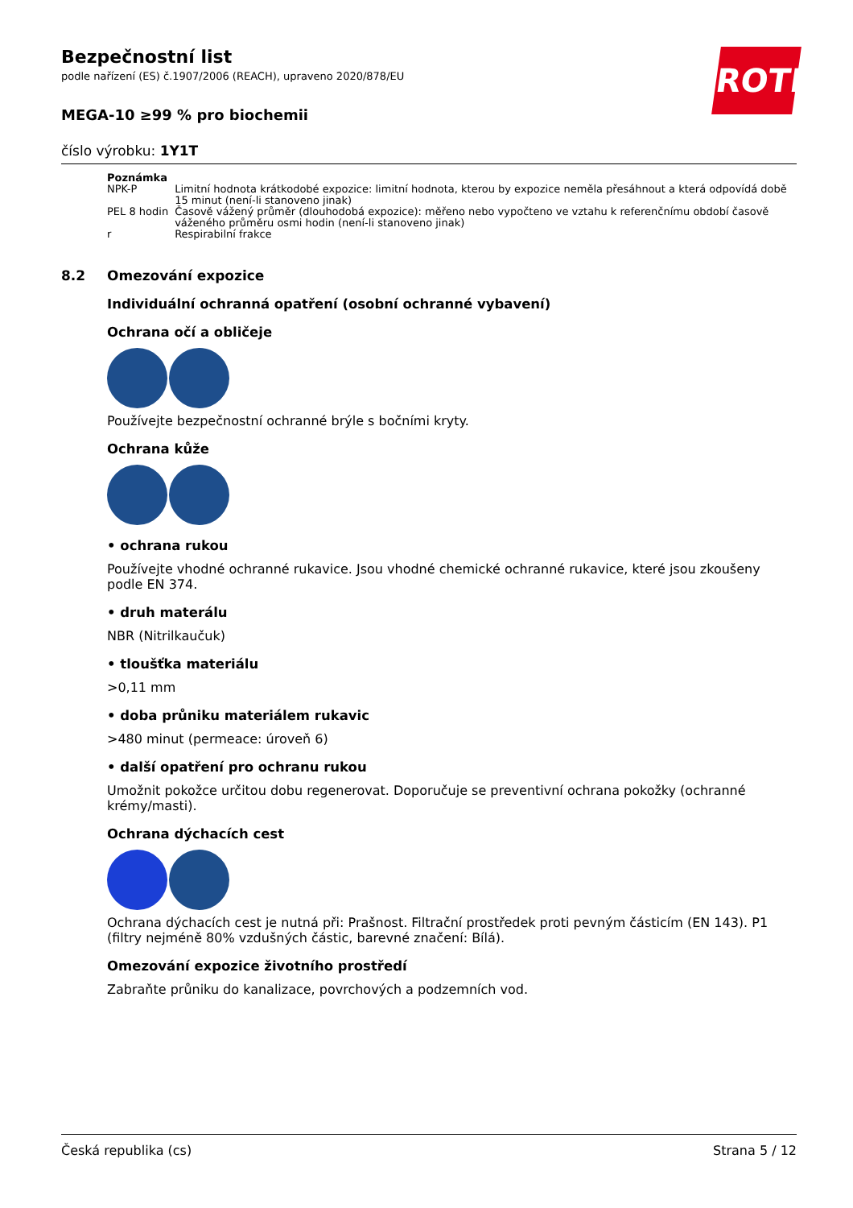ROTH
Bezpečnostní list
podle nařízení (ES) č.1907/2006 (REACH), upraveno 2020/878/EU
MEGA-10 ≥99 % pro biochemii
číslo výrobku: 1Y1T
| Poznámka | |
| --- | --- |
| NPK-P | Limitní hodnota krátkodobé expozice: limitní hodnota, kterou by expozice neměla přesáhnout a která odpovídá době 15 minut (není-li stanoveno jinak) |
| PEL 8 hodin | Časově vážený průměr (dlouhodobá expozice): měřeno nebo vypočteno ve vztahu k referenčnímu období časově váženého průměru osmi hodin (není-li stanoveno jinak) |
| r | Respirabilní frakce |
8.2 Omezování expozice
Individuální ochranná opatření (osobní ochranné vybavení)
Ochrana očí a obličeje
Používejte bezpečnostní ochranné brýle s bočními kryty.
Ochrana kůže
• ochrana rukou
Používejte vhodné ochranné rukavice. Jsou vhodné chemické ochranné rukavice, které jsou zkoušeny podle EN 374.
• druh materálu
NBR (Nitrilkaučuk)
• tloušťka materiálu
>0,11 mm
• doba průniku materiálem rukavic
>480 minut (permeace: úroveň 6)
• další opatření pro ochranu rukou
Umožnit pokožce určitou dobu regenerovat. Doporučuje se preventivní ochrana pokožky (ochranné krémy/masti).
Ochrana dýchacích cest
Ochrana dýchacích cest je nutná při: Prašnost. Filtrační prostředek proti pevným částicím (EN 143). P1 (filtry nejméně 80% vzdušných částic, barevné značení: Bílá).
Omezování expozice životního prostředí
Zabraňte průniku do kanalizace, povrchových a podzemních vod.
Česká republika (cs) Strana 5 / 12